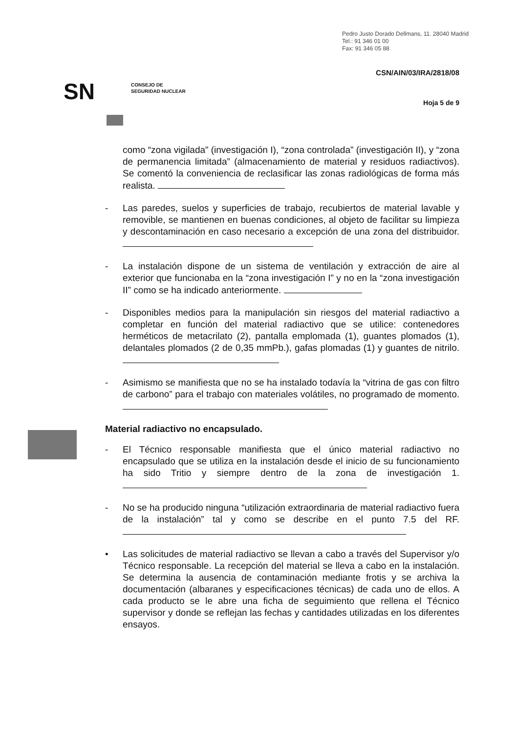Pedro Justo Dorado Dellmans, 11. 28040 Madrid
Tel.: 91 346 01 00
Fax: 91 346 05 88
CSN/AIN/03/IRA/2818/08
SN
CONSEJO DE
SEGURIDAD NUCLEAR
Hoja 5 de 9
como “zona vigilada” (investigación I), “zona controlada” (investigación II), y “zona de permanencia limitada” (almacenamiento de material y residuos radiactivos). Se comentó la conveniencia de reclasificar las zonas radiológicas de forma más realista.
- Las paredes, suelos y superficies de trabajo, recubiertos de material lavable y removible, se mantienen en buenas condiciones, al objeto de facilitar su limpieza y descontaminación en caso necesario a excepción de una zona del distribuidor.
- La instalación dispone de un sistema de ventilación y extracción de aire al exterior que funcionaba en la “zona investigación I” y no en la “zona investigación II” como se ha indicado anteriormente.
- Disponibles medios para la manipulación sin riesgos del material radiactivo a completar en función del material radiactivo que se utilice: contenedores herméticos de metacrilato (2), pantalla emplomada (1), guantes plomados (1), delantales plomados (2 de 0,35 mmPb.), gafas plomadas (1) y guantes de nitrilo.
- Asimismo se manifiesta que no se ha instalado todavía la “vitrina de gas con filtro de carbono” para el trabajo con materiales volátiles, no programado de momento.
Material radiactivo no encapsulado.
- El Técnico responsable manifiesta que el único material radiactivo no encapsulado que se utiliza en la instalación desde el inicio de su funcionamiento ha sido Tritio y siempre dentro de la zona de investigación 1.
- No se ha producido ninguna “utilización extraordinaria de material radiactivo fuera de la instalación” tal y como se describe en el punto 7.5 del RF.
• Las solicitudes de material radiactivo se llevan a cabo a través del Supervisor y/o Técnico responsable. La recepción del material se lleva a cabo en la instalación. Se determina la ausencia de contaminación mediante frotis y se archiva la documentación (albaranes y especificaciones técnicas) de cada uno de ellos. A cada producto se le abre una ficha de seguimiento que rellena el Técnico supervisor y donde se reflejan las fechas y cantidades utilizadas en los diferentes ensayos.